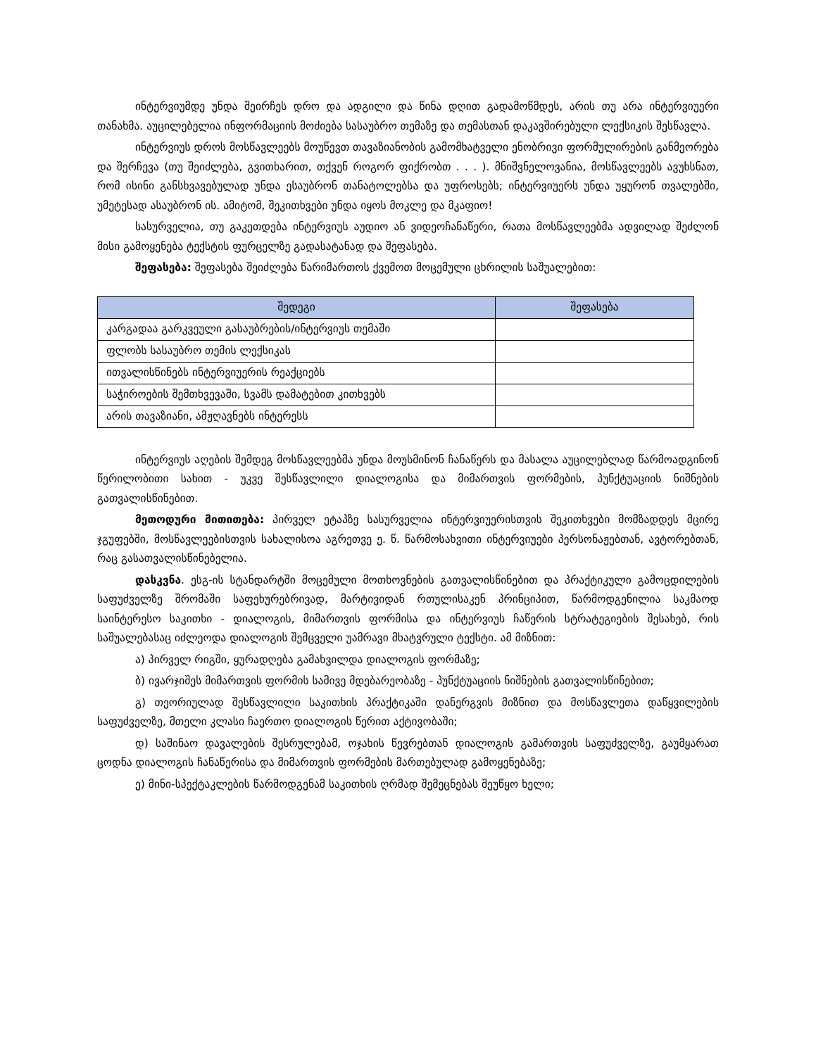ინტერვიუმდე უნდა შეირჩეს დრო და ადგილი და წინა დღით გადამოწმდეს, არის თუ არა ინტერვიუერი თანახმა. აუცილებელია ინფორმაციის მოძიება სასაუბრო თემაზე და თემასთან დაკავშირებული ლექსიკის შესწავლა.
ინტერვიუს დროს მოსწავლეებს მოუწევთ თავაზიანობის გამომხატველი ენობრივი ფორმულირების განმეორება და შერჩევა (თუ შეიძლება, გვითხარით, თქვენ როგორ ფიქრობთ . . . ). მნიშვნელოვანია, მოსწავლეებს ავუხსნათ, რომ ისინი განსხვავებულად უნდა ესაუბრონ თანატოლებსა და უფროსებს; ინტერვიუერს უნდა უყურონ თვალებში, უმეტესად ასაუბრონ ის. ამიტომ, შეკითხვები უნდა იყოს მოკლე და მკაფიო!
სასურველია, თუ გაკეთდება ინტერვიუს აუდიო ან ვიდეოჩანაწერი, რათა მოსწავლეებმა ადვილად შეძლონ მისი გამოყენება ტექსტის ფურცელზე გადასატანად და შეფასება.
შეფასება: შეფასება შეიძლება წარიმართოს ქვემოთ მოცემული ცხრილის საშუალებით:
| შედეგი | შეფასება |
| --- | --- |
| კარგადაა გარკვეული გასაუბრების/ინტერვიუს თემაში | |
| ფლობს სასაუბრო თემის ლექსიკას | |
| ითვალისწინებს ინტერვიუერის რეაქციებს | |
| საჭიროების შემთხვევაში, სვამს დამატებით კითხვებს | |
| არის თავაზიანი, ამჟღავნებს ინტერესს | |
ინტერვიუს აღების შემდეგ მოსწავლეებმა უნდა მოუსმინონ ჩანაწერს და მასალა აუცილებლად წარმოადგინონ წერილობითი სახით - უკვე შესწავლილი დიალოგისა და მიმართვის ფორმების, პუნქტუაციის ნიშნების გათვალისწინებით.
მეთოდური მითითება: პირველ ეტაპზე სასურველია ინტერვიუერისთვის შეკითხვები მომზადდეს მცირე ჯგუფებში, მოსწავლეებისთვის სახალისოა აგრეთვე ე. წ. წარმოსახვითი ინტერვიუები პერსონაჟებთან, ავტორებთან, რაც გასათვალისწინებელია.
დასკვნა. ესგ-ის სტანდარტში მოცემული მოთხოვნების გათვალისწინებით და პრაქტიკული გამოცდილების საფუძველზე შრომაში საფეხურებრივად, მარტივიდან რთულისაკენ პრინციპით, წარმოდგენილია საკმაოდ საინტერესო საკითხი - დიალოგის, მიმართვის ფორმისა და ინტერვიუს ჩაწერის სტრატეგიების შესახებ, რის საშუალებასაც იძლეოდა დიალოგის შემცველი უამრავი მხატვრული ტექსტი. ამ მიზნით:
ა) პირველ რიგში, ყურადღება გამახვილდა დიალოგის ფორმაზე;
ბ) ივარჯიშეს მიმართვის ფორმის სამივე მდებარეობაზე - პუნქტუაციის ნიშნების გათვალისწინებით;
გ) თეორიულად შესწავლილი საკითხის პრაქტიკაში დანერგვის მიზნით და მოსწავლეთა დაწყვილების საფუძველზე, მთელი კლასი ჩაერთო დიალოგის წერით აქტივობაში;
დ) საშინაო დავალების შესრულებამ, ოჯახის წევრებთან დიალოგის გამართვის საფუძველზე, გაუმყარათ ცოდნა დიალოგის ჩანაწერისა და მიმართვის ფორმების მართებულად გამოყენებაზე;
ე) მინი-სპექტაკლების წარმოდგენამ საკითხის ღრმად შემეცნებას შეუწყო ხელი;